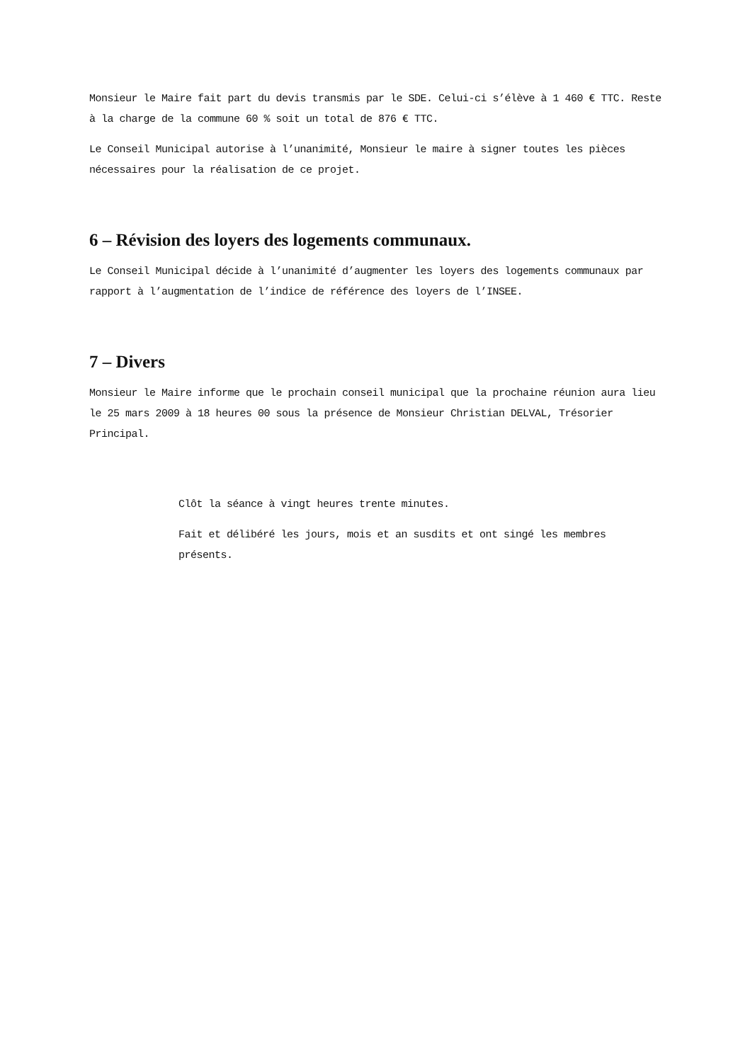Monsieur le Maire fait part du devis transmis par le SDE. Celui-ci s’élève à 1 460 € TTC. Reste à la charge de la commune 60 % soit un total de 876 € TTC.
Le Conseil Municipal autorise à l’unanimité, Monsieur le maire à signer toutes les pièces nécessaires pour la réalisation de ce projet.
6 – Révision des loyers des logements communaux.
Le Conseil Municipal décide à l’unanimité d’augmenter les loyers des logements communaux par rapport à l’augmentation de l’indice de référence des loyers de l’INSEE.
7 – Divers
Monsieur le Maire informe que le prochain conseil municipal que la prochaine réunion aura lieu le 25 mars 2009 à 18 heures 00 sous la présence de Monsieur Christian DELVAL, Trésorier Principal.
Clôt la séance à vingt heures trente minutes.
Fait et délibéré les jours, mois et an susdits et ont singé les membres présents.